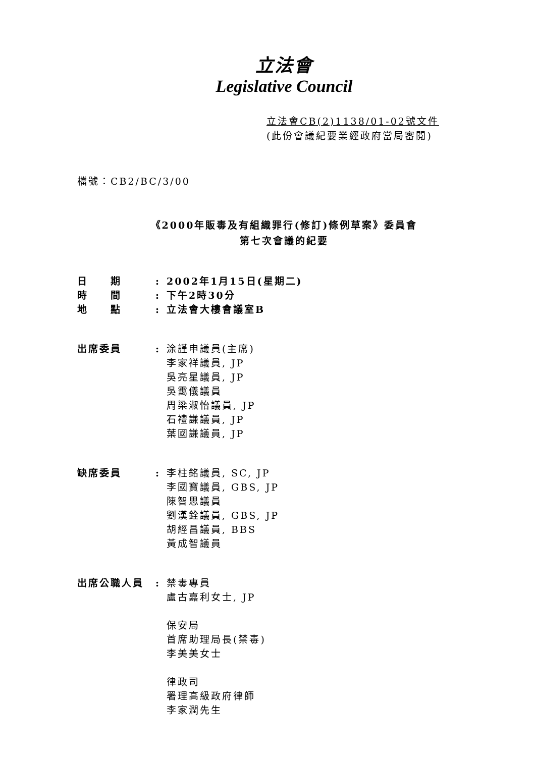立法會
Legislative Council
立法會CB(2)1138/01-02號文件
(此份會議紀要業經政府當局審閱)
檔號：CB2/BC/3/00
《2000年販毒及有組織罪行(修訂)條例草案》委員會
第七次會議的紀要
日　　期 : 2002年1月15日(星期二)
時　　間 : 下午2時30分
地　　點 : 立法會大樓會議室B
出席委員 : 涂謹申議員(主席)
李家祥議員, JP
吳亮星議員, JP
吳靄儀議員
周梁淑怡議員, JP
石禮謙議員, JP
葉國謙議員, JP
缺席委員 : 李柱銘議員, SC, JP
李國寶議員, GBS, JP
陳智思議員
劉漢銓議員, GBS, JP
胡經昌議員, BBS
黃成智議員
出席公職人員 : 禁毒專員
盧古嘉利女士, JP
保安局
首席助理局長(禁毒)
李美美女士
律政司
署理高級政府律師
李家潤先生